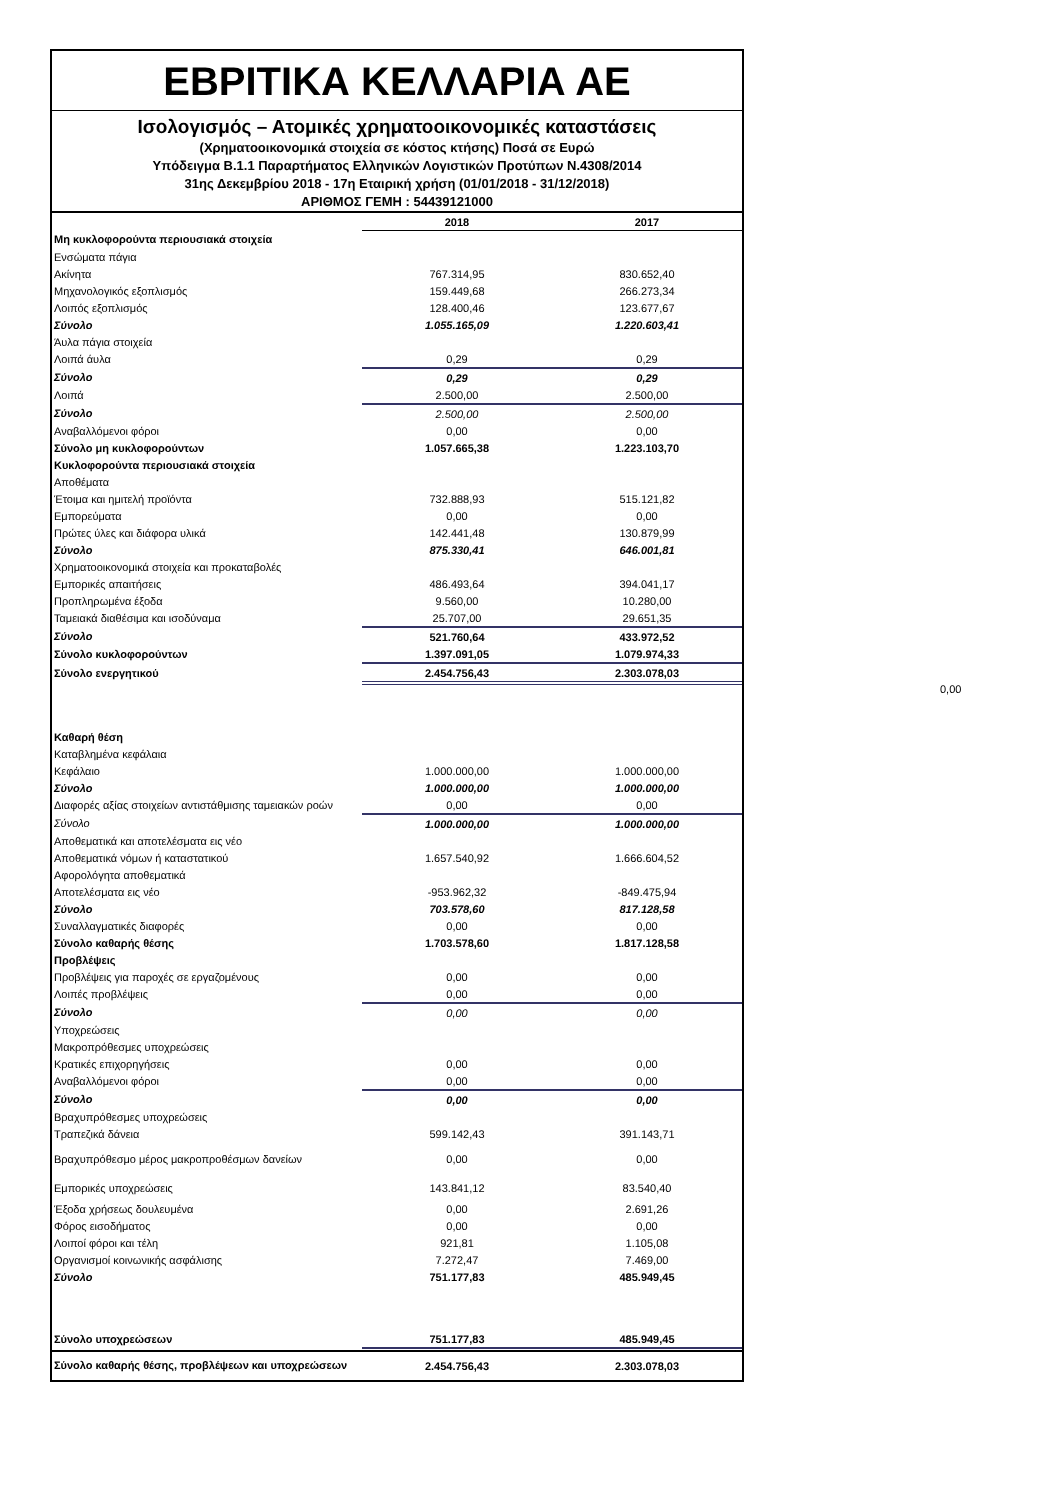ΕΒΡΙΤΙΚΑ ΚΕΛΛΑΡΙΑ ΑΕ
Ισολογισμός – Ατομικές χρηματοοικονομικές καταστάσεις
(Χρηματοοικονομικά στοιχεία σε κόστος κτήσης) Ποσά σε Ευρώ
Υπόδειγμα Β.1.1 Παραρτήματος Ελληνικών Λογιστικών Προτύπων Ν.4308/2014
31ης Δεκεμβρίου 2018 - 17η Εταιρική χρήση (01/01/2018 - 31/12/2018)
ΑΡΙΘΜΟΣ ΓΕΜΗ : 54439121000
| | 2018 | 2017 |
| --- | --- | --- |
| Μη κυκλοφορούντα περιουσιακά στοιχεία | | |
| Ενσώματα πάγια | | |
| Ακίνητα | 767.314,95 | 830.652,40 |
| Μηχανολογικός εξοπλισμός | 159.449,68 | 266.273,34 |
| Λοιπός εξοπλισμός | 128.400,46 | 123.677,67 |
| Σύνολο | 1.055.165,09 | 1.220.603,41 |
| Άυλα πάγια στοιχεία | | |
| Λοιπά άυλα | 0,29 | 0,29 |
| Σύνολο | 0,29 | 0,29 |
| Λοιπά | 2.500,00 | 2.500,00 |
| Σύνολο | 2.500,00 | 2.500,00 |
| Αναβαλλόμενοι φόροι | 0,00 | 0,00 |
| Σύνολο μη κυκλοφορούντων | 1.057.665,38 | 1.223.103,70 |
| Κυκλοφορούντα περιουσιακά στοιχεία | | |
| Αποθέματα | | |
| Έτοιμα και ημιτελή προϊόντα | 732.888,93 | 515.121,82 |
| Εμπορεύματα | 0,00 | 0,00 |
| Πρώτες ύλες και διάφορα υλικά | 142.441,48 | 130.879,99 |
| Σύνολο | 875.330,41 | 646.001,81 |
| Χρηματοοικονομικά στοιχεία και προκαταβολές | | |
| Εμπορικές απαιτήσεις | 486.493,64 | 394.041,17 |
| Προπληρωμένα έξοδα | 9.560,00 | 10.280,00 |
| Ταμειακά διαθέσιμα και ισοδύναμα | 25.707,00 | 29.651,35 |
| Σύνολο | 521.760,64 | 433.972,52 |
| Σύνολο κυκλοφορούντων | 1.397.091,05 | 1.079.974,33 |
| Σύνολο ενεργητικού | 2.454.756,43 | 2.303.078,03 |
| Καθαρή θέση | | |
| Καταβλημένα κεφάλαια | | |
| Κεφάλαιο | 1.000.000,00 | 1.000.000,00 |
| Σύνολο | 1.000.000,00 | 1.000.000,00 |
| Διαφορές αξίας στοιχείων αντιστάθμισης ταμειακών ροών | 0,00 | 0,00 |
| Σύνολο | 1.000.000,00 | 1.000.000,00 |
| Αποθεματικά και αποτελέσματα εις νέο | | |
| Αποθεματικά νόμων ή καταστατικού | 1.657.540,92 | 1.666.604,52 |
| Αφορολόγητα αποθεματικά | | |
| Αποτελέσματα εις νέο | -953.962,32 | -849.475,94 |
| Σύνολο | 703.578,60 | 817.128,58 |
| Συναλλαγματικές διαφορές | 0,00 | 0,00 |
| Σύνολο καθαρής θέσης | 1.703.578,60 | 1.817.128,58 |
| Προβλέψεις | | |
| Προβλέψεις για παροχές σε εργαζομένους | 0,00 | 0,00 |
| Λοιπές προβλέψεις | 0,00 | 0,00 |
| Σύνολο | 0,00 | 0,00 |
| Υποχρεώσεις | | |
| Μακροπρόθεσμες υποχρεώσεις | | |
| Κρατικές επιχορηγήσεις | 0,00 | 0,00 |
| Αναβαλλόμενοι φόροι | 0,00 | 0,00 |
| Σύνολο | 0,00 | 0,00 |
| Βραχυπρόθεσμες υποχρεώσεις | | |
| Τραπεζικά δάνεια | 599.142,43 | 391.143,71 |
| Βραχυπρόθεσμο μέρος μακροπροθέσμων δανείων | 0,00 | 0,00 |
| Εμπορικές υποχρεώσεις | 143.841,12 | 83.540,40 |
| Έξοδα χρήσεως δουλευμένα | 0,00 | 2.691,26 |
| Φόρος εισοδήματος | 0,00 | 0,00 |
| Λοιποί φόροι και τέλη | 921,81 | 1.105,08 |
| Οργανισμοί κοινωνικής ασφάλισης | 7.272,47 | 7.469,00 |
| Σύνολο | 751.177,83 | 485.949,45 |
| Σύνολο υποχρεώσεων | 751.177,83 | 485.949,45 |
| Σύνολο καθαρής θέσης, προβλέψεων και υποχρεώσεων | 2.454.756,43 | 2.303.078,03 |
0,00